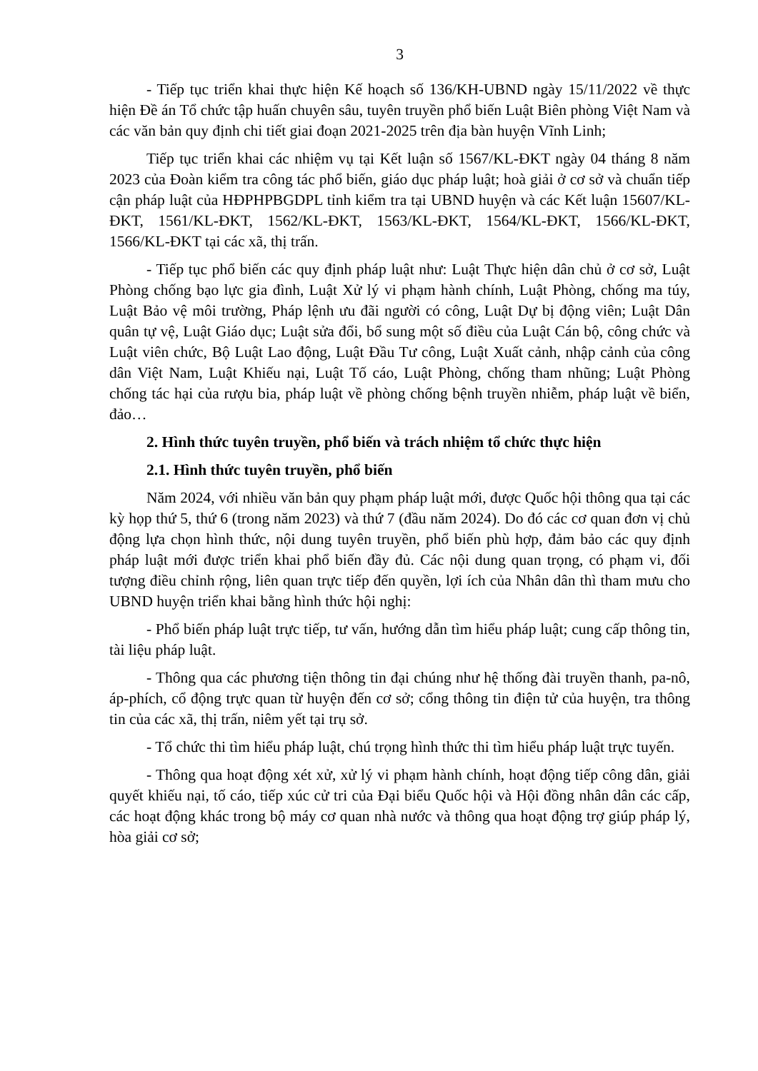3
- Tiếp tục triển khai thực hiện Kế hoạch số 136/KH-UBND ngày 15/11/2022 về thực hiện Đề án Tổ chức tập huấn chuyên sâu, tuyên truyền phổ biến Luật Biên phòng Việt Nam và các văn bản quy định chi tiết giai đoạn 2021-2025 trên địa bàn huyện Vĩnh Linh;
Tiếp tục triển khai các nhiệm vụ tại Kết luận số 1567/KL-ĐKT ngày 04 tháng 8 năm 2023 của Đoàn kiểm tra công tác phổ biến, giáo dục pháp luật; hoà giải ở cơ sở và chuẩn tiếp cận pháp luật của HĐPHPBGDPL tỉnh kiểm tra tại UBND huyện và các Kết luận 15607/KL-ĐKT, 1561/KL-ĐKT, 1562/KL-ĐKT, 1563/KL-ĐKT, 1564/KL-ĐKT, 1566/KL-ĐKT, 1566/KL-ĐKT tại các xã, thị trấn.
- Tiếp tục phổ biến các quy định pháp luật như: Luật Thực hiện dân chủ ở cơ sở, Luật Phòng chống bạo lực gia đình, Luật Xử lý vi phạm hành chính, Luật Phòng, chống ma túy, Luật Bảo vệ môi trường, Pháp lệnh ưu đãi người có công, Luật Dự bị động viên; Luật Dân quân tự vệ, Luật Giáo dục; Luật sửa đổi, bổ sung một số điều của Luật Cán bộ, công chức và Luật viên chức, Bộ Luật Lao động, Luật Đầu Tư công, Luật Xuất cảnh, nhập cảnh của công dân Việt Nam, Luật Khiếu nại, Luật Tố cáo, Luật Phòng, chống tham nhũng; Luật Phòng chống tác hại của rượu bia, pháp luật về phòng chống bệnh truyền nhiễm, pháp luật về biển, đảo…
2. Hình thức tuyên truyền, phổ biến và trách nhiệm tổ chức thực hiện
2.1. Hình thức tuyên truyền, phổ biến
Năm 2024, với nhiều văn bản quy phạm pháp luật mới, được Quốc hội thông qua tại các kỳ họp thứ 5, thứ 6 (trong năm 2023) và thứ 7 (đầu năm 2024). Do đó các cơ quan đơn vị chủ động lựa chọn hình thức, nội dung tuyên truyền, phổ biến phù hợp, đảm bảo các quy định pháp luật mới được triển khai phổ biến đầy đủ. Các nội dung quan trọng, có phạm vi, đối tượng điều chỉnh rộng, liên quan trực tiếp đến quyền, lợi ích của Nhân dân thì tham mưu cho UBND huyện triển khai bằng hình thức hội nghị:
- Phổ biến pháp luật trực tiếp, tư vấn, hướng dẫn tìm hiểu pháp luật; cung cấp thông tin, tài liệu pháp luật.
- Thông qua các phương tiện thông tin đại chúng như hệ thống đài truyền thanh, pa-nô, áp-phích, cổ động trực quan từ huyện đến cơ sở; cổng thông tin điện tử của huyện, tra thông tin của các xã, thị trấn, niêm yết tại trụ sở.
- Tổ chức thi tìm hiểu pháp luật, chú trọng hình thức thi tìm hiểu pháp luật trực tuyến.
- Thông qua hoạt động xét xử, xử lý vi phạm hành chính, hoạt động tiếp công dân, giải quyết khiếu nại, tố cáo, tiếp xúc cử tri của Đại biểu Quốc hội và Hội đồng nhân dân các cấp, các hoạt động khác trong bộ máy cơ quan nhà nước và thông qua hoạt động trợ giúp pháp lý, hòa giải cơ sở;